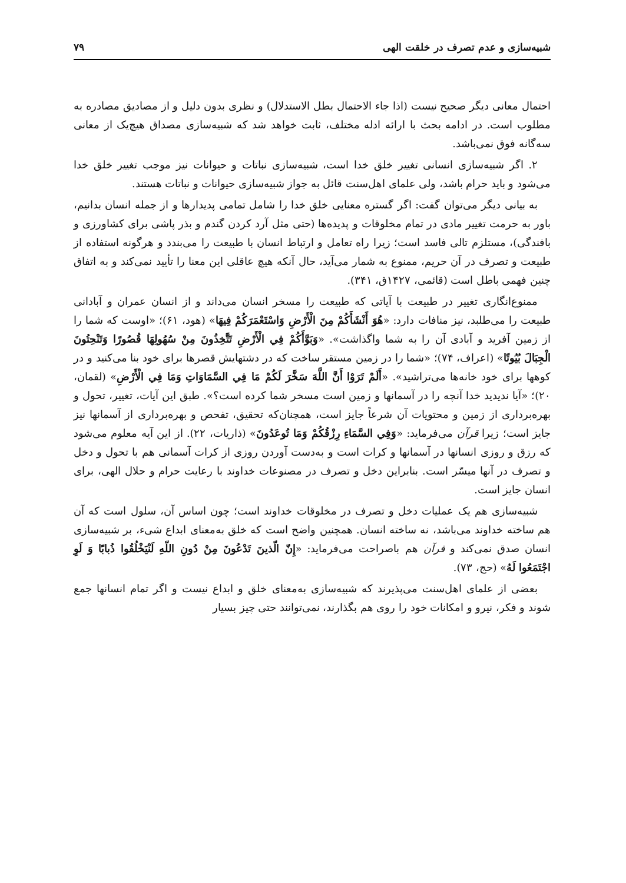شبیه‌سازی و عدم تصرف در خلقت الهی ۷۹
احتمال معانی دیگر صحیح نیست (اذا جاء الاحتمال بطل الاستدلال) و نظری بدون دلیل و از مصادیق مصادره به مطلوب است. در ادامه بحث با ارائه ادله مختلف، ثابت خواهد شد که شبیه‌سازی مصداق هیچ‌یک از معانی سه‌گانه فوق نمی‌باشد.
۲. اگر شبیه‌سازی انسانی تغییر خلق خدا است، شبیه‌سازی نباتات و حیوانات نیز موجب تغییر خلق خدا می‌شود و باید حرام باشد، ولی علمای اهل‌سنت قائل به جواز شبیه‌سازی حیوانات و نباتات هستند.
به بیانی دیگر می‌توان گفت: اگر گستره معنایی خلق خدا را شامل تمامی پدیدارها و از جمله انسان بدانیم، باور به حرمت تغییر مادی در تمام مخلوقات و پدیده‌ها (حتی مثل آرد کردن گندم و بذر پاشی برای کشاورزی و بافندگی)، مستلزم تالی فاسد است؛ زیرا راه تعامل و ارتباط انسان با طبیعت را می‌بندد و هرگونه استفاده از طبیعت و تصرف در آن حریم، ممنوع به شمار می‌آید، حال آنکه هیچ عاقلی این معنا را تأیید نمی‌کند و به اتفاق چنین فهمی باطل است (قائمی، ۱۴۲۷ق، ۳۴۱).
ممنوع‌انگاری تغییر در طبیعت با آیاتی که طبیعت را مسخر انسان می‌داند و از انسان عمران و آبادانی طبیعت را می‌طلبد، نیز منافات دارد: «هُوَ أَنْشَأَكُمْ مِنَ الْأَرْضِ وَاسْتَعْمَرَكُمْ فِيهَا» (هود، ۶۱)؛ «اوست که شما را از زمین آفرید و آبادی آن را به شما واگذاشت». «وَبَوَّأَكُمْ فِي الْأَرْضِ تَتَّخِذُونَ مِنْ سُهُولِهَا قُصُورًا وَتَنْحِتُونَ الْجِبَالَ بُيُوتًا» (اعراف، ۷۴)؛ «شما را در زمین مستقر ساخت که در دشتهایش قصرها برای خود بنا می‌کنید و در کوهها برای خود خانه‌ها می‌تراشید». «أَلَمْ تَرَوْا أَنَّ اللَّهَ سَخَّرَ لَكُمْ مَا فِي السَّمَاوَاتِ وَمَا فِي الْأَرْضِ» (لقمان، ۲۰)؛ «آیا ندیدید خدا آنچه را در آسمانها و زمین است مسخر شما کرده است؟». طبق این آیات، تغییر، تحول و بهره‌برداری از زمین و محتویات آن شرعاً جایز است، همچنان‌که تحقیق، تفحص و بهره‌برداری از آسمانها نیز جایز است؛ زیرا قرآن می‌فرماید: «وَفِي السَّمَاءِ رِزْقُكُمْ وَمَا تُوعَدُونَ» (ذاریات، ۲۲). از این آیه معلوم می‌شود که رزق و روزی انسانها در آسمانها و کرات است و به‌دست آوردن روزی از کرات آسمانی هم با تحول و دخل و تصرف در آنها میسّر است. بنابراین دخل و تصرف در مصنوعات خداوند با رعایت حرام و حلال الهی، برای انسان جایز است.
شبیه‌سازی هم یک عملیات دخل و تصرف در مخلوقات خداوند است؛ چون اساس آن، سلول است که آن هم ساخته خداوند می‌باشد، نه ساخته انسان. همچنین واضح است که خلق به‌معنای ابداع شیء، بر شبیه‌سازی انسان صدق نمی‌کند و قرآن هم باصراحت می‌فرماید: «إِنّ الّذينَ تَدْعُونَ مِنْ دُونِ اللّهِ لَنْيَخْلُقُوا ذُبابًا وَ لَوِ اجْتَمَعُوا لَهُ» (حج، ۷۳).
بعضی از علمای اهل‌سنت می‌پذیرند که شبیه‌سازی به‌معنای خلق و ابداع نیست و اگر تمام انسانها جمع شوند و فکر، نیرو و امکانات خود را روی هم بگذارند، نمی‌توانند حتی چیز بسیار